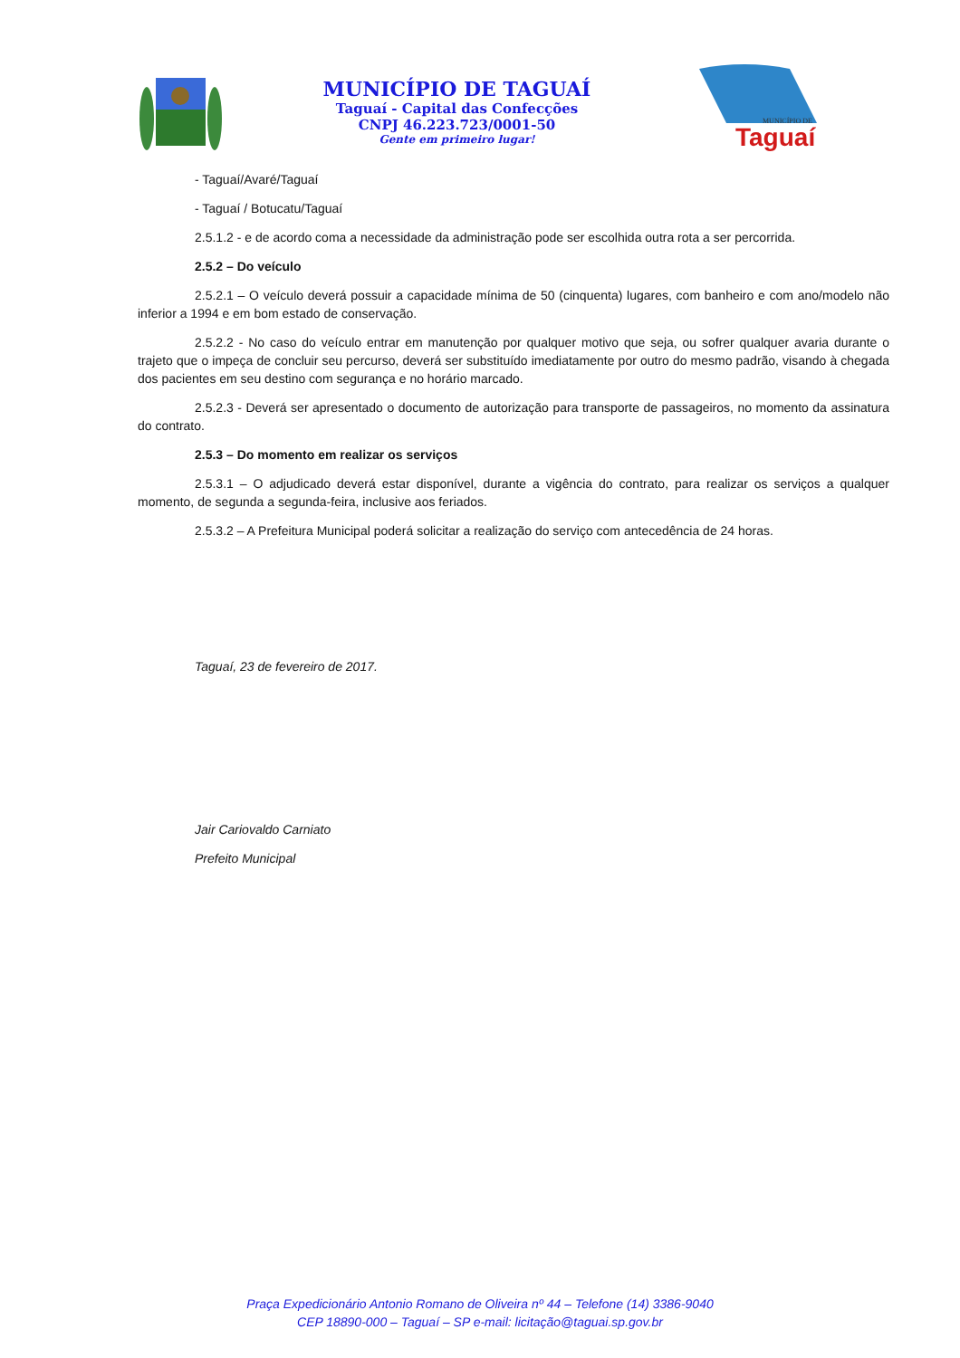MUNICÍPIO DE TAGUAÍ
Taguaí - Capital das Confecções
CNPJ 46.223.723/0001-50
Gente em primeiro lugar!
MUNICÍPIO DE
Taguaí
- Taguaí/Avaré/Taguaí
- Taguaí / Botucatu/Taguaí
2.5.1.2 - e de acordo coma a necessidade da administração pode ser escolhida outra rota a ser percorrida.
2.5.2 – Do veículo
2.5.2.1 – O veículo deverá possuir a capacidade mínima de 50 (cinquenta) lugares, com banheiro e com ano/modelo não inferior a 1994 e em bom estado de conservação.
2.5.2.2 - No caso do veículo entrar em manutenção por qualquer motivo que seja, ou sofrer qualquer avaria durante o trajeto que o impeça de concluir seu percurso, deverá ser substituído imediatamente por outro do mesmo padrão, visando à chegada dos pacientes em seu destino com segurança e no horário marcado.
2.5.2.3 - Deverá ser apresentado o documento de autorização para transporte de passageiros, no momento da assinatura do contrato.
2.5.3 – Do momento em realizar os serviços
2.5.3.1 – O adjudicado deverá estar disponível, durante a vigência do contrato, para realizar os serviços a qualquer momento, de segunda a segunda-feira, inclusive aos feriados.
2.5.3.2 – A Prefeitura Municipal poderá solicitar a realização do serviço com antecedência de 24 horas.
Taguaí, 23 de fevereiro de 2017.
Jair Cariovaldo Carniato
Prefeito Municipal
Praça Expedicionário Antonio Romano de Oliveira nº 44 – Telefone (14) 3386-9040
CEP 18890-000 – Taguaí – SP e-mail: licitação@taguai.sp.gov.br